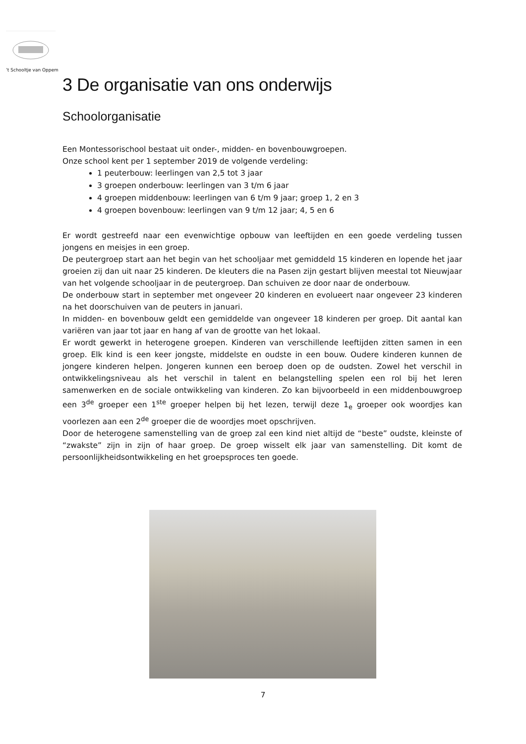’t Schooltje van Oppem
3 De organisatie van ons onderwijs
Schoolorganisatie
Een Montessorischool bestaat uit onder-, midden- en bovenbouwgroepen.
Onze school kent per 1 september 2019 de volgende verdeling:
1 peuterbouw: leerlingen van 2,5 tot 3 jaar
3 groepen onderbouw: leerlingen van 3 t/m 6 jaar
4 groepen middenbouw: leerlingen van 6 t/m 9 jaar; groep 1, 2 en 3
4 groepen bovenbouw: leerlingen van 9 t/m 12 jaar; 4, 5 en 6
Er wordt gestreefd naar een evenwichtige opbouw van leeftijden en een goede verdeling tussen jongens en meisjes in een groep.
De peutergroep start aan het begin van het schooljaar met gemiddeld 15 kinderen en lopende het jaar groeien zij dan uit naar 25 kinderen. De kleuters die na Pasen zijn gestart blijven meestal tot Nieuwjaar van het volgende schooljaar in de peutergroep. Dan schuiven ze door naar de onderbouw.
De onderbouw start in september met ongeveer 20 kinderen en evolueert naar ongeveer 23 kinderen na het doorschuiven van de peuters in januari.
In midden- en bovenbouw geldt een gemiddelde van ongeveer 18 kinderen per groep. Dit aantal kan variëren van jaar tot jaar en hang af van de grootte van het lokaal.
Er wordt gewerkt in heterogene groepen. Kinderen van verschillende leeftijden zitten samen in een groep. Elk kind is een keer jongste, middelste en oudste in een bouw. Oudere kinderen kunnen de jongere kinderen helpen. Jongeren kunnen een beroep doen op de oudsten. Zowel het verschil in ontwikkelingsniveau als het verschil in talent en belangstelling spelen een rol bij het leren samenwerken en de sociale ontwikkeling van kinderen. Zo kan bijvoorbeeld in een middenbouwgroep een 3<sup>de</sup> groeper een 1<sup>ste</sup> groeper helpen bij het lezen, terwijl deze 1<sub>e</sub> groeper ook woordjes kan voorlezen aan een 2<sup>de</sup> groeper die de woordjes moet opschrijven.
Door de heterogene samenstelling van de groep zal een kind niet altijd de “beste” oudste, kleinste of “zwakste” zijn in zijn of haar groep. De groep wisselt elk jaar van samenstelling. Dit komt de persoonlijkheidsontwikkeling en het groepsproces ten goede.
7